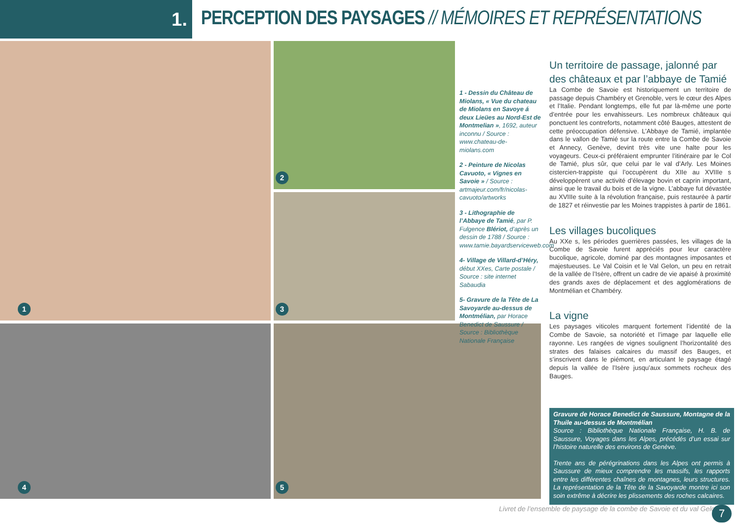1.
PERCEPTION DES PAYSAGES // MÉMOIRES ET REPRÉSENTATIONS
1
2
3
4
5
1 - Dessin du Château de Miolans, « Vue du chateau de Miolans en Savoye á deux Lieües au Nord-Est de Montmelian », 1692, auteur inconnu / Source : www.chateau-de-miolans.com
2 - Peinture de Nicolas Cavuoto, « Vignes en Savoie » / Source : artmajeur.com/fr/nicolas-cavuoto/artworks
3 - Lithographie de l’Abbaye de Tamié, par P. Fulgence Blériot, d’après un dessin de 1788 / Source : www.tamie.bayardserviceweb.com
4- Village de Villard-d’Héry, début XXes, Carte postale / Source : site internet Sabaudia
5- Gravure de la Tête de La Savoyarde au-dessus de Montmélian, par Horace Benedict de Saussure / Source : Bibliothèque Nationale Française
Un territoire de passage, jalonné par des châteaux et par l’abbaye de Tamié
La Combe de Savoie est historiquement un territoire de passage depuis Chambéry et Grenoble, vers le cœur des Alpes et l’Italie. Pendant longtemps, elle fut par là-même une porte d’entrée pour les envahisseurs. Les nombreux châteaux qui ponctuent les contreforts, notamment côté Bauges, attestent de cette préoccupation défensive. L’Abbaye de Tamié, implantée dans le vallon de Tamié sur la route entre la Combe de Savoie et Annecy, Genève, devint très vite une halte pour les voyageurs. Ceux-ci préféraient emprunter l’itinéraire par le Col de Tamié, plus sûr, que celui par le val d’Arly. Les Moines cistercien-trappiste qui l’occupèrent du XIIe au XVIIIe s développèrent une activité d’élevage bovin et caprin important, ainsi que le travail du bois et de la vigne. L’abbaye fut dévastée au XVIIIe suite à la révolution française, puis restaurée à partir de 1827 et réinvestie par les Moines trappistes à partir de 1861.
Les villages bucoliques
Au XXe s, les périodes guerrières passées, les villages de la Combe de Savoie furent appréciés pour leur caractère bucolique, agricole, dominé par des montagnes imposantes et majestueuses. Le Val Coisin et le Val Gelon, un peu en retrait de la vallée de l’Isère, offrent un cadre de vie apaisé à proximité des grands axes de déplacement et des agglomérations de Montmélian et Chambéry.
La vigne
Les paysages viticoles marquent fortement l’identité de la Combe de Savoie, sa notoriété et l’image par laquelle elle rayonne. Les rangées de vignes soulignent l’horizontalité des strates des falaises calcaires du massif des Bauges, et s’inscrivent dans le piémont, en articulant le paysage étagé depuis la vallée de l’Isère jusqu’aux sommets rocheux des Bauges.
Gravure de Horace Benedict de Saussure, Montagne de la Thuile au-dessus de Montmélian
Source : Bibliothèque Nationale Française, H. B. de Saussure, Voyages dans les Alpes, précédés d’un essai sur l’histoire naturelle des environs de Genève.
Trente ans de pérégrinations dans les Alpes ont permis à Saussure de mieux comprendre les massifs, les rapports entre les différentes chaînes de montagnes, leurs structures. La représentation de la Tête de la Savoyarde montre ici son soin extrême à décrire les plissements des roches calcaires.
Livret de l’ensemble de paysage de la combe de Savoie et du val Gelon
7